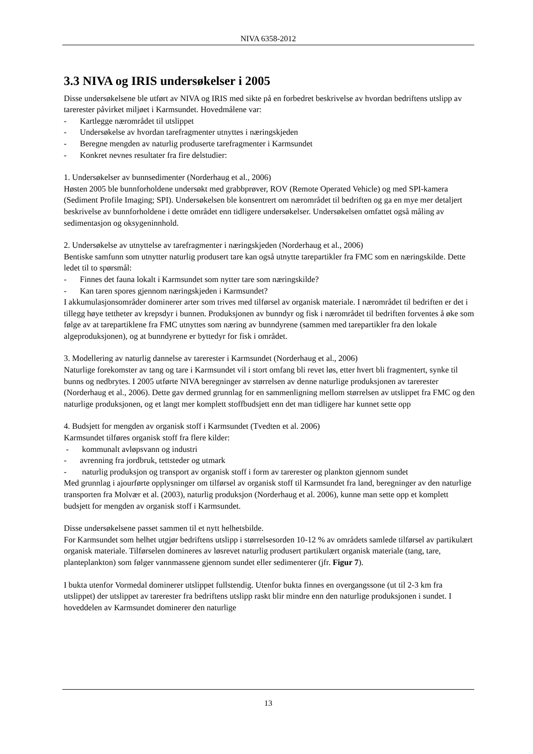NIVA 6358-2012
3.3 NIVA og IRIS undersøkelser i 2005
Disse undersøkelsene ble utført av NIVA og IRIS med sikte på en forbedret beskrivelse av hvordan bedriftens utslipp av tarerester påvirket miljøet i Karmsundet. Hovedmålene var:
- Kartlegge nærområdet til utslippet
- Undersøkelse av hvordan tarefragmenter utnyttes i næringskjeden
- Beregne mengden av naturlig produserte tarefragmenter i Karmsundet
- Konkret nevnes resultater fra fire delstudier:
1. Undersøkelser av bunnsedimenter (Norderhaug et al., 2006)
Høsten 2005 ble bunnforholdene undersøkt med grabbprøver, ROV (Remote Operated Vehicle) og med SPI-kamera (Sediment Profile Imaging; SPI). Undersøkelsen ble konsentrert om nærområdet til bedriften og ga en mye mer detaljert beskrivelse av bunnforholdene i dette området enn tidligere undersøkelser. Undersøkelsen omfattet også måling av sedimentasjon og oksygeninnhold.
2. Undersøkelse av utnyttelse av tarefragmenter i næringskjeden (Norderhaug et al., 2006)
Bentiske samfunn som utnytter naturlig produsert tare kan også utnytte tarepartikler fra FMC som en næringskilde. Dette ledet til to spørsmål:
- Finnes det fauna lokalt i Karmsundet som nytter tare som næringskilde?
- Kan taren spores gjennom næringskjeden i Karmsundet?
I akkumulasjonsområder dominerer arter som trives med tilførsel av organisk materiale. I nærområdet til bedriften er det i tillegg høye tettheter av krepsdyr i bunnen. Produksjonen av bunndyr og fisk i nærområdet til bedriften forventes å øke som følge av at tarepartiklene fra FMC utnyttes som næring av bunndyrene (sammen med tarepartikler fra den lokale algeproduksjonen), og at bunndyrene er byttedyr for fisk i området.
3. Modellering av naturlig dannelse av tarerester i Karmsundet (Norderhaug et al., 2006)
Naturlige forekomster av tang og tare i Karmsundet vil i stort omfang bli revet løs, etter hvert bli fragmentert, synke til bunns og nedbrytes. I 2005 utførte NIVA beregninger av størrelsen av denne naturlige produksjonen av tarerester (Norderhaug et al., 2006). Dette gav dermed grunnlag for en sammenligning mellom størrelsen av utslippet fra FMC og den naturlige produksjonen, og et langt mer komplett stoffbudsjett enn det man tidligere har kunnet sette opp
4. Budsjett for mengden av organisk stoff i Karmsundet (Tvedten et al. 2006)
Karmsundet tilføres organisk stoff fra flere kilder:
- kommunalt avløpsvann og industri
- avrenning fra jordbruk, tettsteder og utmark
- naturlig produksjon og transport av organisk stoff i form av tarerester og plankton gjennom sundet
Med grunnlag i ajourførte opplysninger om tilførsel av organisk stoff til Karmsundet fra land, beregninger av den naturlige transporten fra Molvær et al. (2003), naturlig produksjon (Norderhaug et al. 2006), kunne man sette opp et komplett budsjett for mengden av organisk stoff i Karmsundet.
Disse undersøkelsene passet sammen til et nytt helhetsbilde.
For Karmsundet som helhet utgjør bedriftens utslipp i størrelsesorden 10-12 % av områdets samlede tilførsel av partikulært organisk materiale. Tilførselen domineres av løsrevet naturlig produsert partikulært organisk materiale (tang, tare, planteplankton) som følger vannmassene gjennom sundet eller sedimenterer (jfr. Figur 7).
I bukta utenfor Vormedal dominerer utslippet fullstendig. Utenfor bukta finnes en overgangssone (ut til 2-3 km fra utslippet) der utslippet av tarerester fra bedriftens utslipp raskt blir mindre enn den naturlige produksjonen i sundet. I hoveddelen av Karmsundet dominerer den naturlige
13